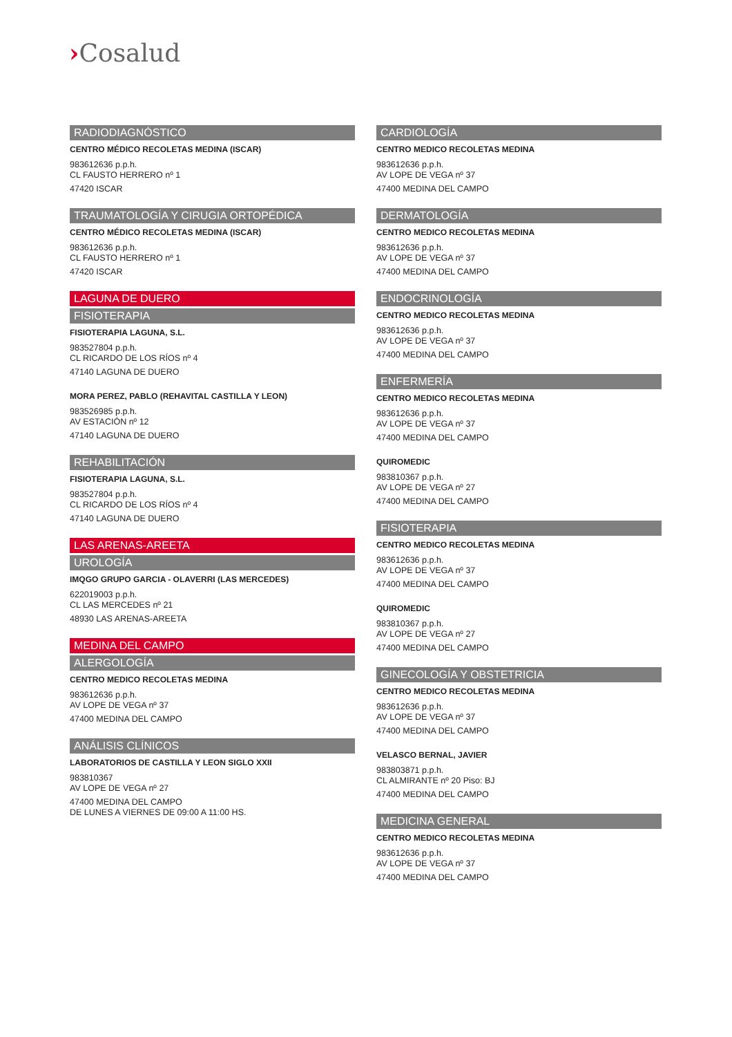›Cosalud
RADIODIAGNÓSTICO
CENTRO MÉDICO RECOLETAS MEDINA (ISCAR)
983612636 p.p.h.
CL FAUSTO HERRERO nº 1
47420 ISCAR
TRAUMATOLOGÍA Y CIRUGIA ORTOPÉDICA
CENTRO MÉDICO RECOLETAS MEDINA (ISCAR)
983612636 p.p.h.
CL FAUSTO HERRERO nº 1
47420 ISCAR
LAGUNA DE DUERO
FISIOTERAPIA
FISIOTERAPIA LAGUNA, S.L.
983527804 p.p.h.
CL RICARDO DE LOS RÍOS nº 4
47140 LAGUNA DE DUERO
MORA PEREZ, PABLO (REHAVITAL CASTILLA Y LEON)
983526985 p.p.h.
AV ESTACIÓN nº 12
47140 LAGUNA DE DUERO
REHABILITACIÓN
FISIOTERAPIA LAGUNA, S.L.
983527804 p.p.h.
CL RICARDO DE LOS RÍOS nº 4
47140 LAGUNA DE DUERO
LAS ARENAS-AREETA
UROLOGÍA
IMQGO GRUPO GARCIA - OLAVERRI (LAS MERCEDES)
622019003 p.p.h.
CL LAS MERCEDES nº 21
48930 LAS ARENAS-AREETA
MEDINA DEL CAMPO
ALERGOLOGÍA
CENTRO MEDICO RECOLETAS MEDINA
983612636 p.p.h.
AV LOPE DE VEGA nº 37
47400 MEDINA DEL CAMPO
ANÁLISIS CLÍNICOS
LABORATORIOS DE CASTILLA Y LEON SIGLO XXII
983810367
AV LOPE DE VEGA nº 27
47400 MEDINA DEL CAMPO
DE LUNES A VIERNES DE 09:00 A 11:00 HS.
CARDIOLOGÍA
CENTRO MEDICO RECOLETAS MEDINA
983612636 p.p.h.
AV LOPE DE VEGA nº 37
47400 MEDINA DEL CAMPO
DERMATOLOGÍA
CENTRO MEDICO RECOLETAS MEDINA
983612636 p.p.h.
AV LOPE DE VEGA nº 37
47400 MEDINA DEL CAMPO
ENDOCRINOLOGÍA
CENTRO MEDICO RECOLETAS MEDINA
983612636 p.p.h.
AV LOPE DE VEGA nº 37
47400 MEDINA DEL CAMPO
ENFERMERÍA
CENTRO MEDICO RECOLETAS MEDINA
983612636 p.p.h.
AV LOPE DE VEGA nº 37
47400 MEDINA DEL CAMPO
QUIROMEDIC
983810367 p.p.h.
AV LOPE DE VEGA nº 27
47400 MEDINA DEL CAMPO
FISIOTERAPIA
CENTRO MEDICO RECOLETAS MEDINA
983612636 p.p.h.
AV LOPE DE VEGA nº 37
47400 MEDINA DEL CAMPO
QUIROMEDIC
983810367 p.p.h.
AV LOPE DE VEGA nº 27
47400 MEDINA DEL CAMPO
GINECOLOGÍA Y OBSTETRICIA
CENTRO MEDICO RECOLETAS MEDINA
983612636 p.p.h.
AV LOPE DE VEGA nº 37
47400 MEDINA DEL CAMPO
VELASCO BERNAL, JAVIER
983803871 p.p.h.
CL ALMIRANTE nº 20 Piso: BJ
47400 MEDINA DEL CAMPO
MEDICINA GENERAL
CENTRO MEDICO RECOLETAS MEDINA
983612636 p.p.h.
AV LOPE DE VEGA nº 37
47400 MEDINA DEL CAMPO